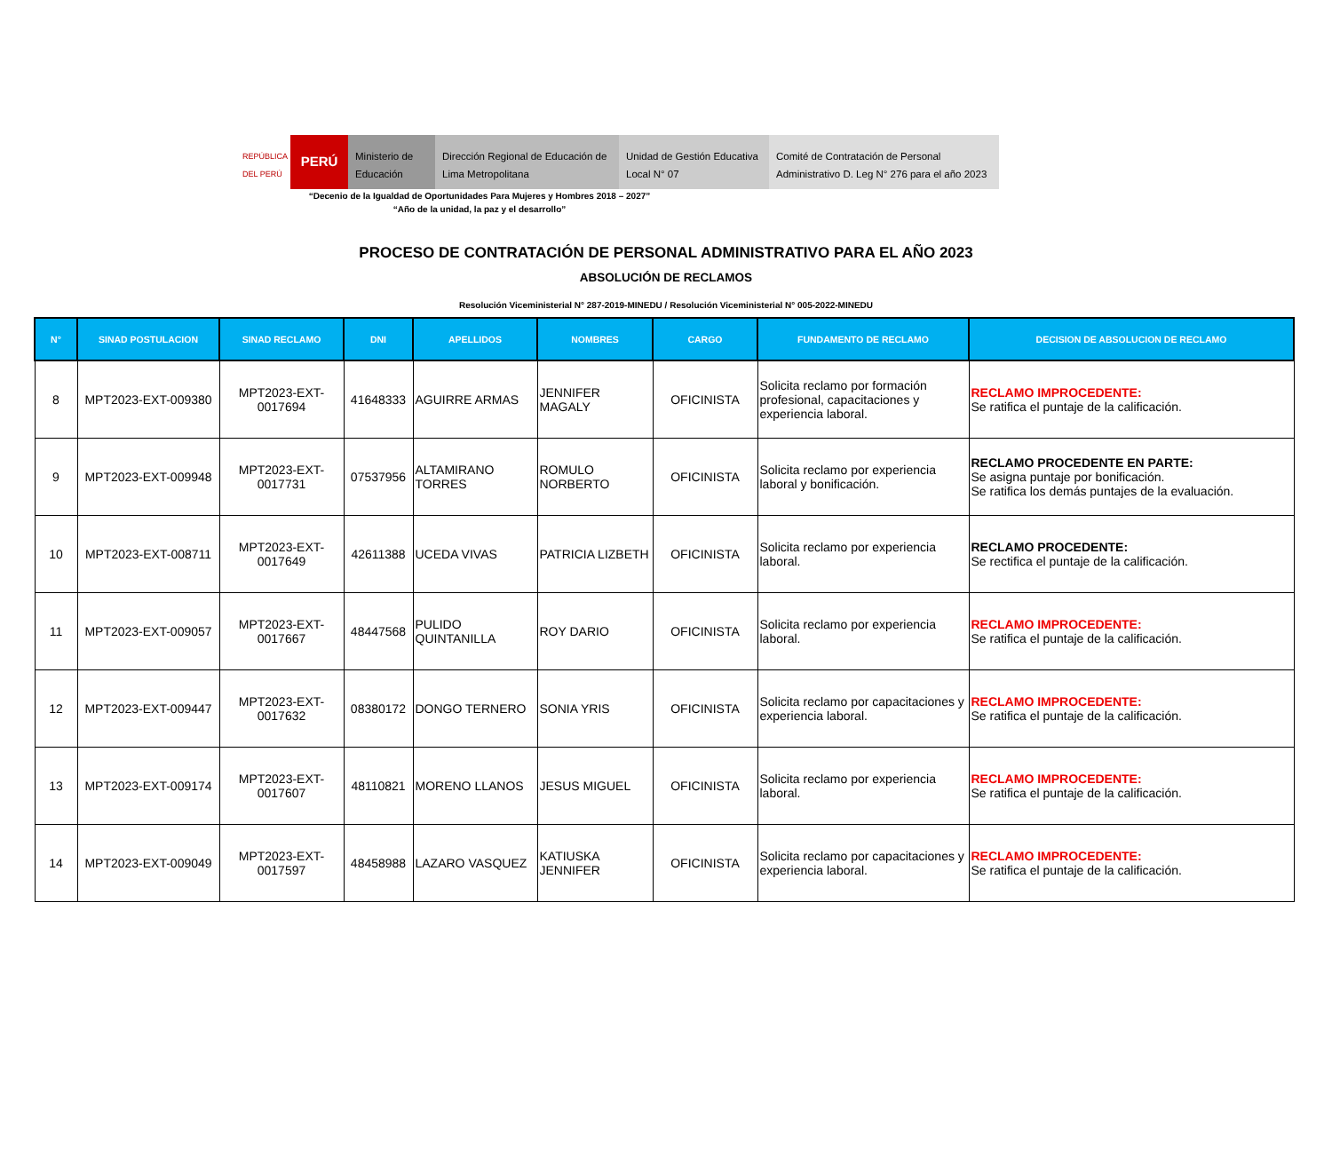REPÚBLICA DEL PERÚ
PERÚ
Ministerio de Educación
Dirección Regional de Educación de Lima Metropolitana
Unidad de Gestión Educativa Local N° 07
Comité de Contratación de Personal Administrativo D. Leg N° 276 para el año 2023
“Decenio de la Igualdad de Oportunidades Para Mujeres y Hombres 2018 – 2027”
“Año de la unidad, la paz y el desarrollo”
PROCESO DE CONTRATACIÓN DE PERSONAL ADMINISTRATIVO PARA EL AÑO 2023
ABSOLUCIÓN DE RECLAMOS
Resolución Viceministerial N° 287-2019-MINEDU / Resolución Viceministerial N° 005-2022-MINEDU
| N° | SINAD POSTULACION | SINAD RECLAMO | DNI | APELLIDOS | NOMBRES | CARGO | FUNDAMENTO DE RECLAMO | DECISION DE ABSOLUCION DE RECLAMO |
| --- | --- | --- | --- | --- | --- | --- | --- | --- |
| 8 | MPT2023-EXT-009380 | MPT2023-EXT-0017694 | 41648333 | AGUIRRE ARMAS | JENNIFER MAGALY | OFICINISTA | Solicita reclamo por formación profesional, capacitaciones y experiencia laboral. | RECLAMO IMPROCEDENTE: Se ratifica el puntaje de la calificación. |
| 9 | MPT2023-EXT-009948 | MPT2023-EXT-0017731 | 07537956 | ALTAMIRANO TORRES | ROMULO NORBERTO | OFICINISTA | Solicita reclamo por experiencia laboral y bonificación. | RECLAMO PROCEDENTE EN PARTE: Se asigna puntaje por bonificación. Se ratifica los demás puntajes de la evaluación. |
| 10 | MPT2023-EXT-008711 | MPT2023-EXT-0017649 | 42611388 | UCEDA VIVAS | PATRICIA LIZBETH | OFICINISTA | Solicita reclamo por experiencia laboral. | RECLAMO PROCEDENTE: Se rectifica el puntaje de la calificación. |
| 11 | MPT2023-EXT-009057 | MPT2023-EXT-0017667 | 48447568 | PULIDO QUINTANILLA | ROY DARIO | OFICINISTA | Solicita reclamo por experiencia laboral. | RECLAMO IMPROCEDENTE: Se ratifica el puntaje de la calificación. |
| 12 | MPT2023-EXT-009447 | MPT2023-EXT-0017632 | 08380172 | DONGO TERNERO | SONIA YRIS | OFICINISTA | Solicita reclamo por capacitaciones y experiencia laboral. | RECLAMO IMPROCEDENTE: Se ratifica el puntaje de la calificación. |
| 13 | MPT2023-EXT-009174 | MPT2023-EXT-0017607 | 48110821 | MORENO LLANOS | JESUS MIGUEL | OFICINISTA | Solicita reclamo por experiencia laboral. | RECLAMO IMPROCEDENTE: Se ratifica el puntaje de la calificación. |
| 14 | MPT2023-EXT-009049 | MPT2023-EXT-0017597 | 48458988 | LAZARO VASQUEZ | KATIUSKA JENNIFER | OFICINISTA | Solicita reclamo por capacitaciones y experiencia laboral. | RECLAMO IMPROCEDENTE: Se ratifica el puntaje de la calificación. |